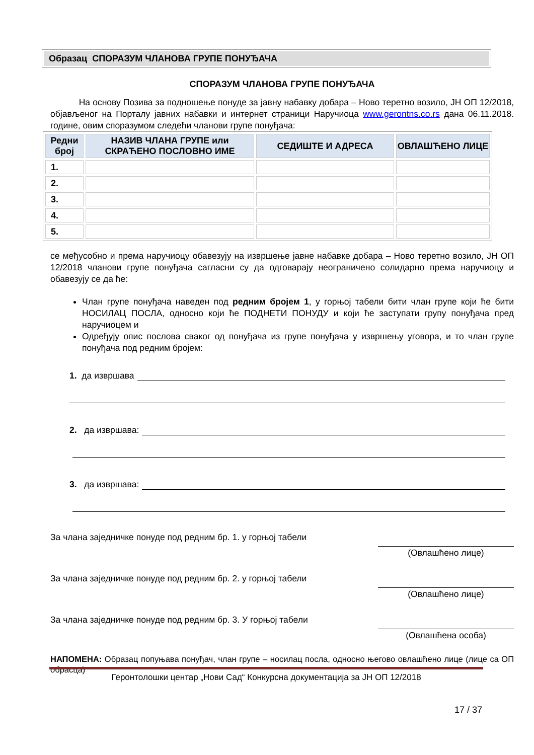Образац СПОРАЗУМ ЧЛАНОВА ГРУПЕ ПОНУЂАЧА
СПОРАЗУМ ЧЛАНОВА ГРУПЕ ПОНУЂАЧА
На основу Позива за подношење понуде за јавну набавку добара – Ново теретно возило, ЈН ОП 12/2018, објављеног на Порталу јавних набавки и интернет страници Наручиоца www.gerontns.co.rs дана 06.11.2018. године, овим споразумом следећи чланови групе понуђача:
| Редни број | НАЗИВ ЧЛАНА ГРУПЕ или СКРАЋЕНО ПОСЛОВНО ИМЕ | СЕДИШТЕ И АДРЕСА | ОВЛАШЋЕНО ЛИЦЕ |
| --- | --- | --- | --- |
| 1. | | | |
| 2. | | | |
| 3. | | | |
| 4. | | | |
| 5. | | | |
се међусобно и према наручиоцу обавезују на извршење јавне набавке добара – Ново теретно возило, ЈН ОП 12/2018 чланови групе понуђача сагласни су да одговарају неограничено солидарно према наручиоцу и обавезују се да ће:
Члан групе понуђача наведен под редним бројем 1, у горњој табели бити члан групе који ће бити НОСИЛАЦ ПОСЛА, односно који ће ПОДНЕТИ ПОНУДУ и који ће заступати групу понуђача пред наручиоцем и
Одређују опис послова сваког од понуђача из групе понуђача у извршењу уговора, и то члан групе понуђача под редним бројем:
1. да извршава
2. да извршава:
3. да извршава:
За члана заједничке понуде под редним бр. 1. у горњој табели (Овлашћено лице)
За члана заједничке понуде под редним бр. 2. у горњој табели (Овлашћено лице)
За члана заједничке понуде под редним бр. 3. У горњој табели (Овлашћена особа)
НАПОМЕНА: Образац попуњава понуђач, члан групе – носилац посла, односно његово овлашћено лице (лице са ОП обрасца)
Геронтолошки центар „Нови Сад“ Конкурсна документација за ЈН ОП 12/2018
17 / 37